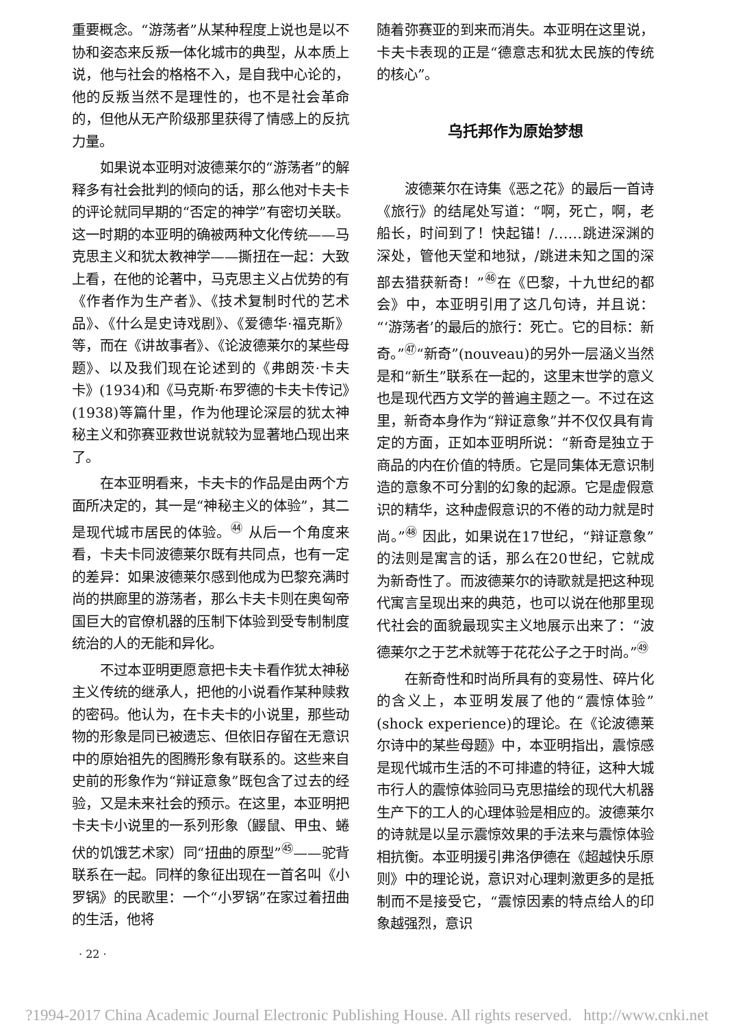重要概念。“游荡者”从某种程度上说也是以不协和姿态来反叛一体化城市的典型，从本质上说，他与社会的格格不入，是自我中心论的，他的反叛当然不是理性的，也不是社会革命的，但他从无产阶级那里获得了情感上的反抗力量。
如果说本亚明对波德莱尔的“游荡者”的解释多有社会批判的倾向的话，那么他对卡夫卡的评论就同早期的“否定的神学”有密切关联。这一时期的本亚明的确被两种文化传统——马克思主义和犹太教神学——撕扭在一起：大致上看，在他的论著中，马克思主义占优势的有《作者作为生产者》、《技术复制时代的艺术品》、《什么是史诗戏剧》、《爱德华·福克斯》等，而在《讲故事者》、《论波德莱尔的某些母题》、以及我们现在论述到的《弗朗茨·卡夫卡》(1934)和《马克斯·布罗德的卡夫卡传记》(1938)等篇什里，作为他理论深层的犹太神秘主义和弥赛亚救世说就较为显著地凸现出来了。
在本亚明看来，卡夫卡的作品是由两个方面所决定的，其一是“神秘主义的体验”，其二是现代城市居民的体验。<sup>㊹</sup> 从后一个角度来看，卡夫卡同波德莱尔既有共同点，也有一定的差异：如果波德莱尔感到他成为巴黎充满时尚的拱廊里的游荡者，那么卡夫卡则在奥匈帝国巨大的官僚机器的压制下体验到受专制制度统治的人的无能和异化。
不过本亚明更愿意把卡夫卡看作犹太神秘主义传统的继承人，把他的小说看作某种赎救的密码。他认为，在卡夫卡的小说里，那些动物的形象是同已被遗忘、但依旧存留在无意识中的原始祖先的图腾形象有联系的。这些来自史前的形象作为“辩证意象”既包含了过去的经验，又是未来社会的预示。在这里，本亚明把卡夫卡小说里的一系列形象（鼹鼠、甲虫、蜷伏的饥饿艺术家）同“扭曲的原型”<sup>㊺</sup>——驼背联系在一起。同样的象征出现在一首名叫《小罗锅》的民歌里：一个“小罗锅”在家过着扭曲的生活，他将
· 22 ·
随着弥赛亚的到来而消失。本亚明在这里说，卡夫卡表现的正是“德意志和犹太民族的传统的核心”。
乌托邦作为原始梦想
波德莱尔在诗集《恶之花》的最后一首诗《旅行》的结尾处写道：“啊，死亡，啊，老船长，时间到了！快起锚！/……跳进深渊的深处，管他天堂和地狱，/跳进未知之国的深部去猎获新奇！”<sup>㊻</sup>在《巴黎，十九世纪的都会》中，本亚明引用了这几句诗，并且说：“‘游荡者’的最后的旅行：死亡。它的目标：新奇。”<sup>㊼</sup>“新奇”(nouveau)的另外一层涵义当然是和“新生”联系在一起的，这里末世学的意义也是现代西方文学的普遍主题之一。不过在这里，新奇本身作为“辩证意象”并不仅仅具有肯定的方面，正如本亚明所说：“新奇是独立于商品的内在价值的特质。它是同集体无意识制造的意象不可分割的幻象的起源。它是虚假意识的精华，这种虚假意识的不倦的动力就是时尚。”<sup>㊽</sup> 因此，如果说在17世纪，“辩证意象”的法则是寓言的话，那么在20世纪，它就成为新奇性了。而波德莱尔的诗歌就是把这种现代寓言呈现出来的典范，也可以说在他那里现代社会的面貌最现实主义地展示出来了：“波德莱尔之于艺术就等于花花公子之于时尚。”<sup>㊾</sup>
在新奇性和时尚所具有的变易性、碎片化的含义上，本亚明发展了他的“震惊体验”(shock experience)的理论。在《论波德莱尔诗中的某些母题》中，本亚明指出，震惊感是现代城市生活的不可排遣的特征，这种大城市行人的震惊体验同马克思描绘的现代大机器生产下的工人的心理体验是相应的。波德莱尔的诗就是以呈示震惊效果的手法来与震惊体验相抗衡。本亚明援引弗洛伊德在《超越快乐原则》中的理论说，意识对心理刺激更多的是抵制而不是接受它，“震惊因素的特点给人的印象越强烈，意识
?1994-2017 China Academic Journal Electronic Publishing House. All rights reserved. http://www.cnki.net